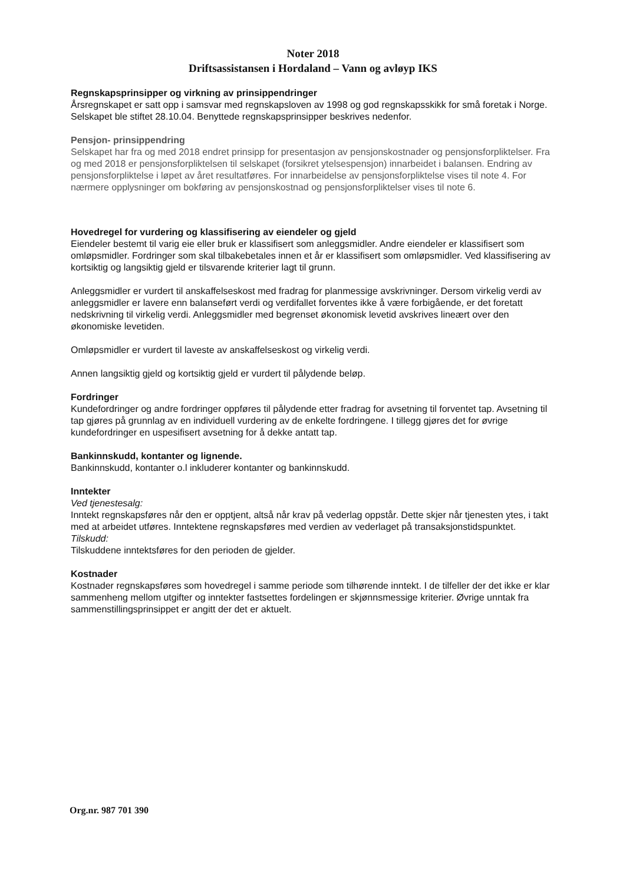Noter 2018
Driftsassistansen i Hordaland – Vann og avløyp IKS
Regnskapsprinsipper og virkning av prinsippendringer
Årsregnskapet er satt opp i samsvar med regnskapsloven av 1998 og god regnskapsskikk for små foretak i Norge. Selskapet ble stiftet 28.10.04. Benyttede regnskapsprinsipper beskrives nedenfor.
Pensjon- prinsippendring
Selskapet har fra og med 2018 endret prinsipp for presentasjon av pensjonskostnader og pensjonsforpliktelser. Fra og med 2018 er pensjonsforpliktelsen til selskapet (forsikret ytelsespensjon) innarbeidet i balansen. Endring av pensjonsforpliktelse i løpet av året resultatføres. For innarbeidelse av pensjonsforpliktelse vises til note 4. For nærmere opplysninger om bokføring av pensjonskostnad og pensjonsforpliktelser vises til note 6.
Hovedregel for vurdering og klassifisering av eiendeler og gjeld
Eiendeler bestemt til varig eie eller bruk er klassifisert som anleggsmidler. Andre eiendeler er klassifisert som omløpsmidler. Fordringer som skal tilbakebetales innen et år er klassifisert som omløpsmidler. Ved klassifisering av kortsiktig og langsiktig gjeld er tilsvarende kriterier lagt til grunn.
Anleggsmidler er vurdert til anskaffelseskost med fradrag for planmessige avskrivninger. Dersom virkelig verdi av anleggsmidler er lavere enn balanseført verdi og verdifallet forventes ikke å være forbigående, er det foretatt nedskrivning til virkelig verdi. Anleggsmidler med begrenset økonomisk levetid avskrives lineært over den økonomiske levetiden.
Omløpsmidler er vurdert til laveste av anskaffelseskost og virkelig verdi.
Annen langsiktig gjeld og kortsiktig gjeld er vurdert til pålydende beløp.
Fordringer
Kundefordringer og andre fordringer oppføres til pålydende etter fradrag for avsetning til forventet tap. Avsetning til tap gjøres på grunnlag av en individuell vurdering av de enkelte fordringene. I tillegg gjøres det for øvrige kundefordringer en uspesifisert avsetning for å dekke antatt tap.
Bankinnskudd, kontanter og lignende.
Bankinnskudd, kontanter o.l inkluderer kontanter og bankinnskudd.
Inntekter
Ved tjenestesalg:
Inntekt regnskapsføres når den er opptjent, altså når krav på vederlag oppstår. Dette skjer når tjenesten ytes, i takt med at arbeidet utføres. Inntektene regnskapsføres med verdien av vederlaget på transaksjonstidspunktet.
Tilskudd:
Tilskuddene inntektsføres for den perioden de gjelder.
Kostnader
Kostnader regnskapsføres som hovedregel i samme periode som tilhørende inntekt. I de tilfeller der det ikke er klar sammenheng mellom utgifter og inntekter fastsettes fordelingen er skjønnsmessige kriterier. Øvrige unntak fra sammenstillingsprinsippet er angitt der det er aktuelt.
Org.nr. 987 701 390